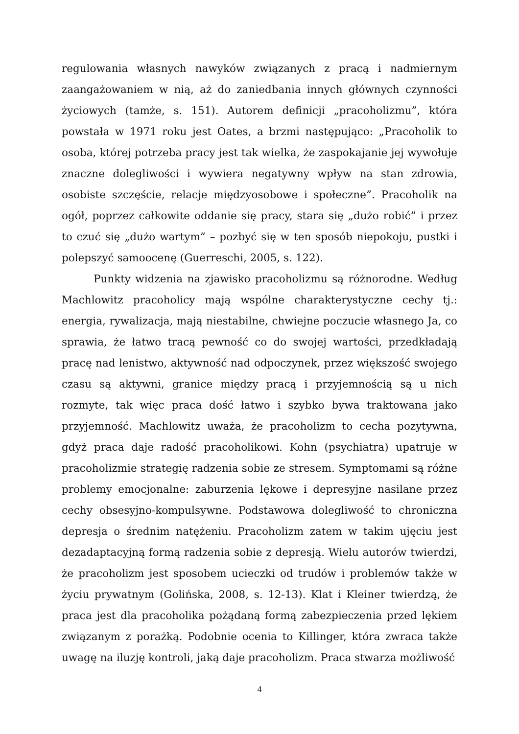regulowania własnych nawyków związanych z pracą i nadmiernym zaangażowaniem w nią, aż do zaniedbania innych głównych czynności życiowych (tamże, s. 151). Autorem definicji „pracoholizmu”, która powstała w 1971 roku jest Oates, a brzmi następująco: „Pracoholik to osoba, której potrzeba pracy jest tak wielka, że zaspokajanie jej wywołuje znaczne dolegliwości i wywiera negatywny wpływ na stan zdrowia, osobiste szczęście, relacje międzyosobowe i społeczne”. Pracoholik na ogół, poprzez całkowite oddanie się pracy, stara się „dużo robić” i przez to czuć się „dużo wartym” – pozbyć się w ten sposób niepokoju, pustki i polepszyć samoocenę (Guerreschi, 2005, s. 122).
Punkty widzenia na zjawisko pracoholizmu są różnorodne. Według Machlowitz pracoholicy mają wspólne charakterystyczne cechy tj.: energia, rywalizacja, mają niestabilne, chwiejne poczucie własnego Ja, co sprawia, że łatwo tracą pewność co do swojej wartości, przedkładają pracę nad lenistwo, aktywność nad odpoczynek, przez większość swojego czasu są aktywni, granice między pracą i przyjemnością są u nich rozmyte, tak więc praca dość łatwo i szybko bywa traktowana jako przyjemność. Machlowitz uważa, że pracoholizm to cecha pozytywna, gdyż praca daje radość pracoholikowi. Kohn (psychiatra) upatruje w pracoholizmie strategię radzenia sobie ze stresem. Symptomami są różne problemy emocjonalne: zaburzenia lękowe i depresyjne nasilane przez cechy obsesyjno-kompulsywne. Podstawowa dolegliwość to chroniczna depresja o średnim natężeniu. Pracoholizm zatem w takim ujęciu jest dezadaptacyjną formą radzenia sobie z depresją. Wielu autorów twierdzi, że pracoholizm jest sposobem ucieczki od trudów i problemów także w życiu prywatnym (Golińska, 2008, s. 12-13). Klat i Kleiner twierdzą, że praca jest dla pracoholika pożądaną formą zabezpieczenia przed lękiem związanym z porażką. Podobnie ocenia to Killinger, która zwraca także uwagę na iluzję kontroli, jaką daje pracoholizm. Praca stwarza możliwość
4